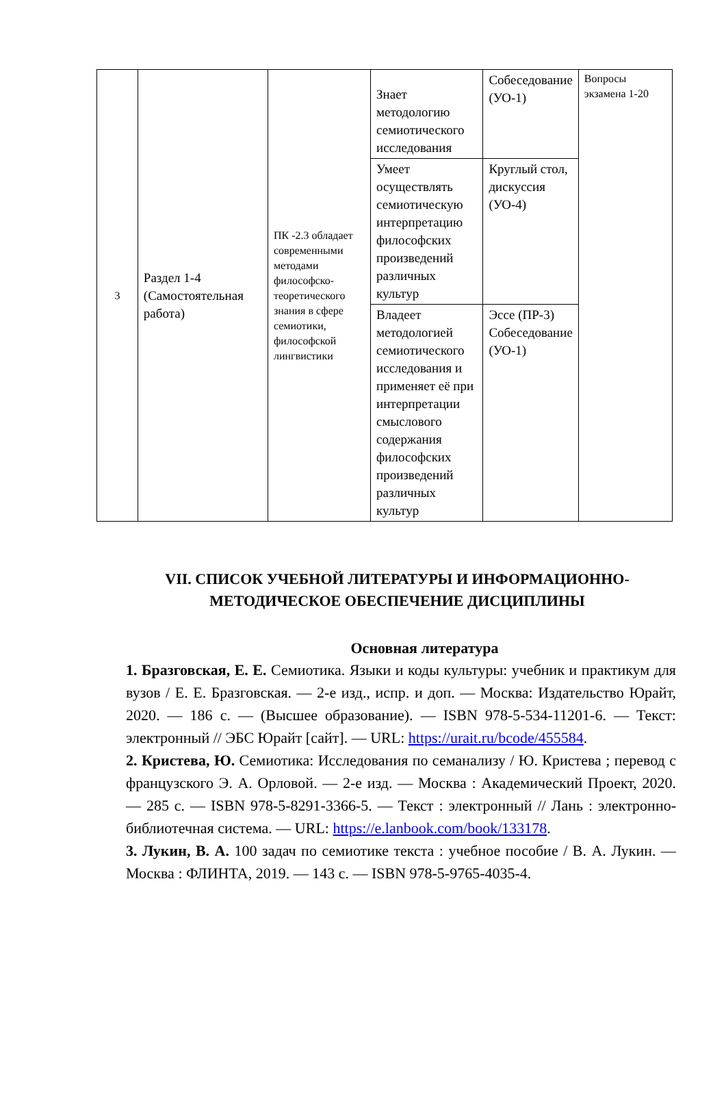| 3 | Раздел 1-4 (Самостоятельная работа) | ПК -2.3 обладает современными методами философско-теоретического знания в сфере семиотики, философской лингвистики | Знает методологию семиотического исследования | Собеседование (УО-1) | Вопросы экзамена 1-20 |
| | | | Умеет осуществлять семиотическую интерпретацию философских произведений различных культур | Круглый стол, дискуссия (УО-4) | |
| | | | Владеет методологией семиотического исследования и применяет её при интерпретации смыслового содержания философских произведений различных культур | Эссе (ПР-3) Собеседование (УО-1) | |
VII. СПИСОК УЧЕБНОЙ ЛИТЕРАТУРЫ И ИНФОРМАЦИОННО-МЕТОДИЧЕСКОЕ ОБЕСПЕЧЕНИЕ ДИСЦИПЛИНЫ
Основная литература
1. Бразговская, Е. Е. Семиотика. Языки и коды культуры: учебник и практикум для вузов / Е. Е. Бразговская. — 2-е изд., испр. и доп. — Москва: Издательство Юрайт, 2020. — 186 с. — (Высшее образование). — ISBN 978-5-534-11201-6. — Текст: электронный // ЭБС Юрайт [сайт]. — URL: https://urait.ru/bcode/455584.
2. Кристева, Ю. Семиотика: Исследования по семанализу / Ю. Кристева ; перевод с французского Э. А. Орловой. — 2-е изд. — Москва : Академический Проект, 2020. — 285 с. — ISBN 978-5-8291-3366-5. — Текст : электронный // Лань : электронно-библиотечная система. — URL: https://e.lanbook.com/book/133178.
3. Лукин, В. А. 100 задач по семиотике текста : учебное пособие / В. А. Лукин. — Москва : ФЛИНТА, 2019. — 143 с. — ISBN 978-5-9765-4035-4.